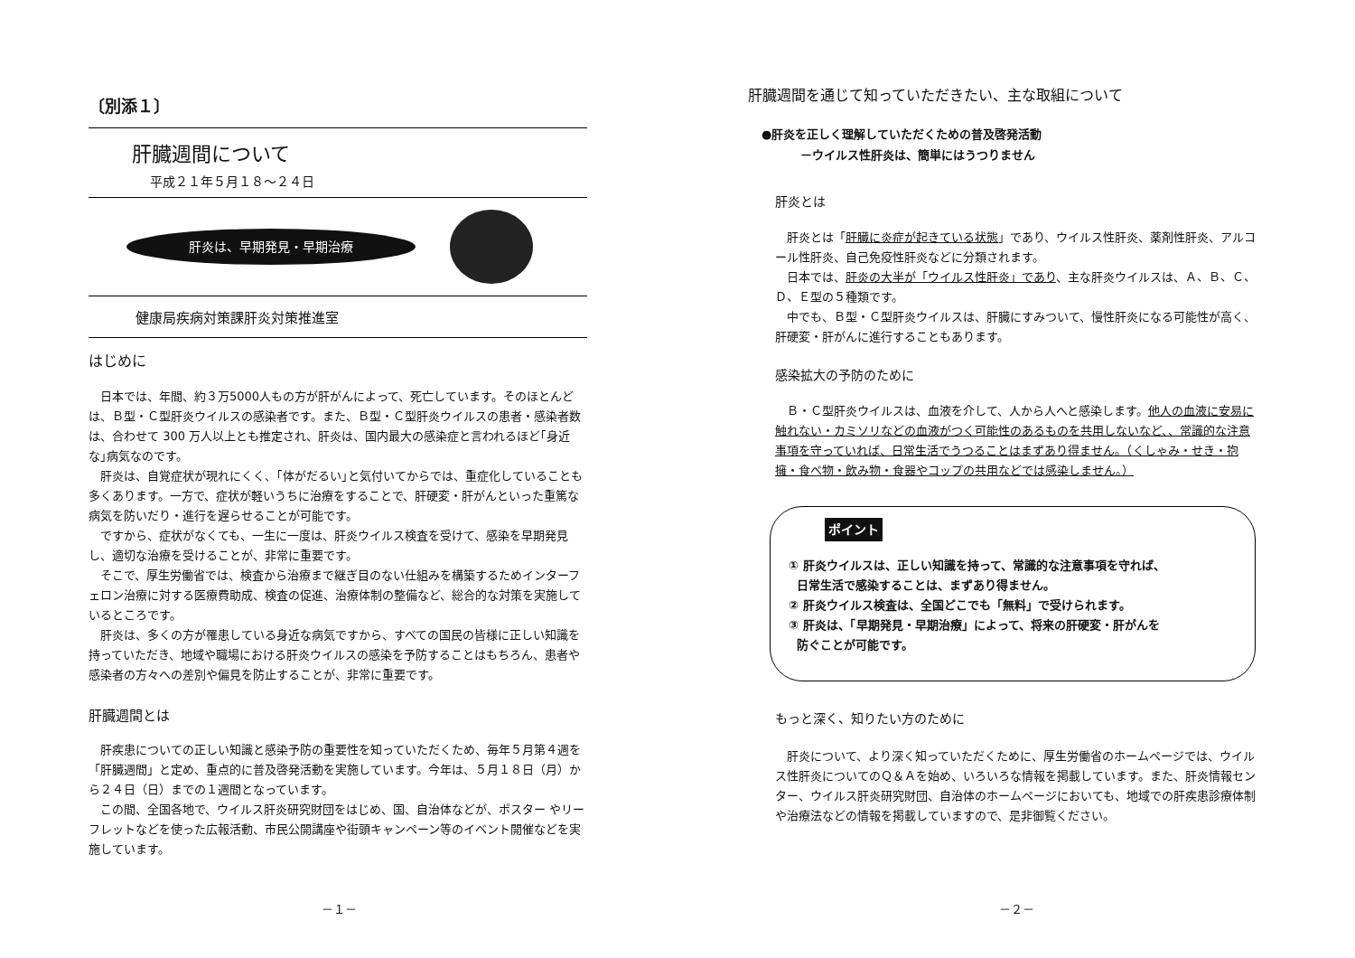〔別添１〕
肝臓週間について
平成２１年５月１８～２４日
肝炎は、早期発見・早期治療
健康局疾病対策課肝炎対策推進室
はじめに
日本では、年間、約３万5000人もの方が肝がんによって、死亡しています。そのほとんどは、Ｂ型・Ｃ型肝炎ウイルスの感染者です。また、Ｂ型・Ｃ型肝炎ウイルスの患者・感染者数は、合わせて 300 万人以上とも推定され、肝炎は、国内最大の感染症と言われるほど｢身近な｣病気なのです。
肝炎は、自覚症状が現れにくく、｢体がだるい｣と気付いてからでは、重症化していることも多くあります。一方で、症状が軽いうちに治療をすることで、肝硬変・肝がんといった重篤な病気を防いだり・進行を遅らせることが可能です。
ですから、症状がなくても、一生に一度は、肝炎ウイルス検査を受けて、感染を早期発見し、適切な治療を受けることが、非常に重要です。
そこで、厚生労働省では、検査から治療まで継ぎ目のない仕組みを構築するためインターフェロン治療に対する医療費助成、検査の促進、治療体制の整備など、総合的な対策を実施しているところです。
肝炎は、多くの方が罹患している身近な病気ですから、すべての国民の皆様に正しい知識を持っていただき、地域や職場における肝炎ウイルスの感染を予防することはもちろん、患者や感染者の方々への差別や偏見を防止することが、非常に重要です。
肝臓週間とは
肝疾患についての正しい知識と感染予防の重要性を知っていただくため、毎年５月第４週を「肝臓週間」と定め、重点的に普及啓発活動を実施しています。今年は、５月１８日（月）から２４日（日）までの１週間となっています。
この間、全国各地で、ウイルス肝炎研究財団をはじめ、国、自治体などが、ポスター やリーフレットなどを使った広報活動、市民公開講座や街頭キャンペーン等のイベント開催などを実施しています。
－１－
肝臓週間を通じて知っていただきたい、主な取組について
●肝炎を正しく理解していただくための普及啓発活動
－ウイルス性肝炎は、簡単にはうつりません
肝炎とは
肝炎とは「肝臓に炎症が起きている状態」であり、ウイルス性肝炎、薬剤性肝炎、アルコール性肝炎、自己免疫性肝炎などに分類されます。
日本では、肝炎の大半が「ウイルス性肝炎」であり、主な肝炎ウイルスは、Ａ、Ｂ、Ｃ、Ｄ、Ｅ型の５種類です。
中でも、Ｂ型・Ｃ型肝炎ウイルスは、肝臓にすみついて、慢性肝炎になる可能性が高く、肝硬変・肝がんに進行することもあります。
感染拡大の予防のために
Ｂ・Ｃ型肝炎ウイルスは、血液を介して、人から人へと感染します。他人の血液に安易に触れない・カミソリなどの血液がつく可能性のあるものを共用しないなど、、常識的な注意事項を守っていれば、日常生活でうつることはまずあり得ません。（くしゃみ・せき・抱擁・食べ物・飲み物・食器やコップの共用などでは感染しません。）
ポイント
① 肝炎ウイルスは、正しい知識を持って、常識的な注意事項を守れば、
日常生活で感染することは、まずあり得ません。
② 肝炎ウイルス検査は、全国どこでも「無料」で受けられます。
③ 肝炎は、「早期発見・早期治療」によって、将来の肝硬変・肝がんを
防ぐことが可能です。
もっと深く、知りたい方のために
肝炎について、より深く知っていただくために、厚生労働省のホームページでは、ウイルス性肝炎についてのＱ＆Ａを始め、いろいろな情報を掲載しています。また、肝炎情報センター、ウイルス肝炎研究財団、自治体のホームページにおいても、地域での肝疾患診療体制や治療法などの情報を掲載していますので、是非御覧ください。
－２－